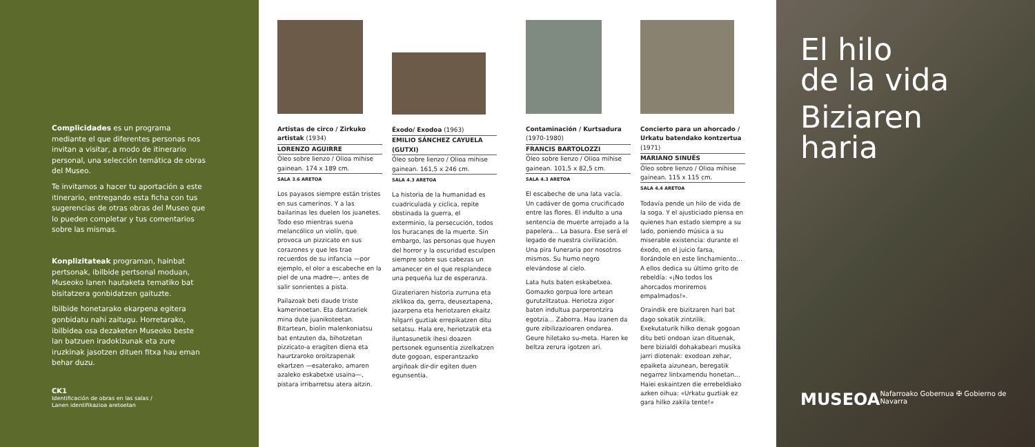Complicidades es un programa mediante el que diferentes personas nos invitan a visitar, a modo de itinerario personal, una selección temática de obras del Museo.
Te invitamos a hacer tu aportación a este itinerario, entregando esta ficha con tus sugerencias de otras obras del Museo que lo pueden completar y tus comentarios sobre las mismas.
Konplizitateak programan, hainbat pertsonak, ibilbide pertsonal moduan, Museoko lanen hautaketa tematiko bat bisitatzera gonbidatzen gaituzte.
Ibilbide honetarako ekarpena egitera gonbidatu nahi zaitugu. Horretarako, ibilbidea osa dezaketen Museoko beste lan batzuen iradokizunak eta zure iruzkinak jasotzen dituen fitxa hau eman behar duzu.
CK1
Identificación de obras en las salas /
Lanen identifikazioa aretoetan
Artistas de circo / Zirkuko artistak (1934)
LORENZO AGUIRRE
Óleo sobre lienzo / Olioa mihise gainean. 174 x 189 cm.
SALA 3.6 ARETOA
Los payasos siempre están tristes en sus camerinos. Y a las bailarinas les duelen los juanetes. Todo eso mientras suena melancólico un violín, que provoca un pizzicato en sus corazones y que les trae recuerdos de su infancia —por ejemplo, el olor a escabeche en la piel de una madre—, antes de salir sonrientes a pista.
Pailazoak beti daude triste kamerinoetan. Eta dantzariek mina dute juanikoteetan. Bitartean, biolin malenkoniatsu bat entzuten da, bihotzetan pizzicato-a eragiten diena eta haurtzaroko oroitzapenak ekartzen —esaterako, amaren azaleko eskabetxe usaina—, pistara irribarretsu atera aitzin.
Éxodo/ Exodoa (1963)
EMILIO SÁNCHEZ CAYUELA (GUTXI)
Óleo sobre lienzo / Olioa mihise gainean. 161,5 x 246 cm.
SALA 4.3 ARETOA
La historia de la humanidad es cuadriculada y cíclica, repite obstinada la guerra, el exterminio, la persecución, todos los huracanes de la muerte. Sin embargo, las personas que huyen del horror y la oscuridad esculpen siempre sobre sus cabezas un amanecer en el que resplandece una pequeña luz de esperanza.
Gizateriaren historia zurruna eta ziklikoa da, gerra, deuseztapena, jazarpena eta heriotzaren ekaitz hilgarri guztiak errepikatzen ditu setatsu. Hala ere, heriotzatik eta iluntasunetik ihesi doazen pertsonek egunsentia zizelkatzen dute gogoan, esperantzazko argiñoak dir-dir egiten duen egunsentia.
Contaminación / Kurtsadura (1970-1980)
FRANCIS BARTOLOZZI
Óleo sobre lienzo / Olioa mihise gainean. 101,5 x 82,5 cm.
SALA 4.3 ARETOA
El escabeche de una lata vacía. Un cadáver de goma crucificado entre las flores. El indulto a una sentencia de muerte arrojado a la papelera… La basura. Ese será el legado de nuestra civilización. Una pira funeraria por nosotros mismos. Su humo negro elevándose al cielo.
Lata huts baten eskabetxea. Gomazko gorpua lore artean gurutziltzatua. Heriotza zigor baten indultua parperontzira egotzia… Zaborra. Hau izanen da gure zibilizazioaren ondarea. Geure hiletako su-meta. Haren ke beltza zerura igotzen ari.
Concierto para un ahorcado / Urkatu batendako kontzertua (1971)
MARIANO SINUÉS
Óleo sobre lienzo / Olioa mihise gainean. 115 x 115 cm.
SALA 4.4 ARETOA
Todavía pende un hilo de vida de la soga. Y el ajusticiado piensa en quienes han estado siempre a su lado, poniendo música a su miserable existencia: durante el éxodo, en el juicio farsa, llorándole en este linchamiento… A ellos dedica su último grito de rebeldía: «¡No todos los ahorcados moriremos empalmados!».
Oraindik ere bizitzaren hari bat dago sokatik zintzilik. Exekutaturik hilko denak gogoan ditu beti ondoan izan dituenak, bere bizialdi dohakabeari musika jarri diotenak: exodoan zehar, epaiketa aizunean, beregatik negarrez lintxamendu honetan… Haiei eskaintzen die errebeldiako azken oihua: «Urkatu guztiak ez gara hilko zakila tente!»
El hilo
de la vida
Biziaren
haria
MUSEOA Nafarroako Gobernua ✠ Gobierno de Navarra